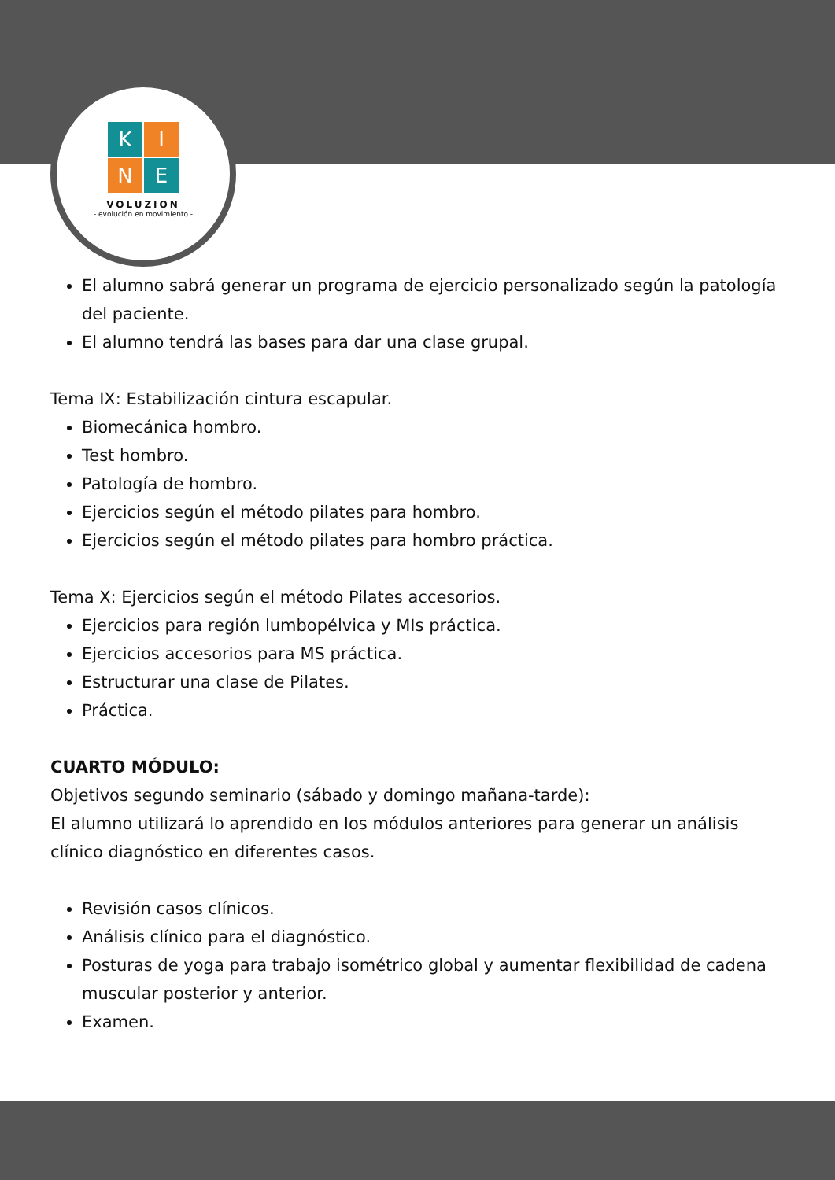K
I
N
E
VOLUZION
- evolución en movimiento -
El alumno sabrá generar un programa de ejercicio personalizado según la patología del paciente.
El alumno tendrá las bases para dar una clase grupal.
Tema IX: Estabilización cintura escapular.
Biomecánica hombro.
Test hombro.
Patología de hombro.
Ejercicios según el método pilates para hombro.
Ejercicios según el método pilates para hombro práctica.
Tema X: Ejercicios según el método Pilates accesorios.
Ejercicios para región lumbopélvica y MIs práctica.
Ejercicios accesorios para MS práctica.
Estructurar una clase de Pilates.
Práctica.
CUARTO MÓDULO:
Objetivos segundo seminario (sábado y domingo mañana-tarde):
El alumno utilizará lo aprendido en los módulos anteriores para generar un análisis clínico diagnóstico en diferentes casos.
Revisión casos clínicos.
Análisis clínico para el diagnóstico.
Posturas de yoga para trabajo isométrico global y aumentar flexibilidad de cadena muscular posterior y anterior.
Examen.